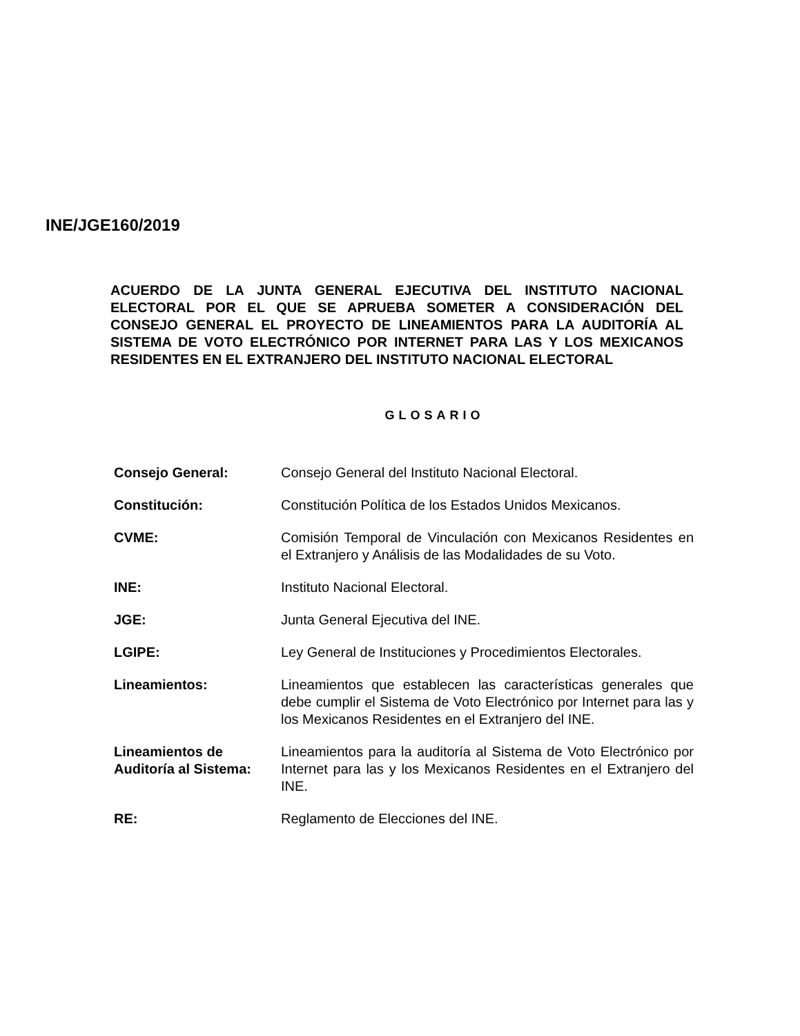INE/JGE160/2019
ACUERDO DE LA JUNTA GENERAL EJECUTIVA DEL INSTITUTO NACIONAL ELECTORAL POR EL QUE SE APRUEBA SOMETER A CONSIDERACIÓN DEL CONSEJO GENERAL EL PROYECTO DE LINEAMIENTOS PARA LA AUDITORÍA AL SISTEMA DE VOTO ELECTRÓNICO POR INTERNET PARA LAS Y LOS MEXICANOS RESIDENTES EN EL EXTRANJERO DEL INSTITUTO NACIONAL ELECTORAL
GLOSARIO
| Consejo General: | Consejo General del Instituto Nacional Electoral. |
| Constitución: | Constitución Política de los Estados Unidos Mexicanos. |
| CVME: | Comisión Temporal de Vinculación con Mexicanos Residentes en el Extranjero y Análisis de las Modalidades de su Voto. |
| INE: | Instituto Nacional Electoral. |
| JGE: | Junta General Ejecutiva del INE. |
| LGIPE: | Ley General de Instituciones y Procedimientos Electorales. |
| Lineamientos: | Lineamientos que establecen las características generales que debe cumplir el Sistema de Voto Electrónico por Internet para las y los Mexicanos Residentes en el Extranjero del INE. |
| Lineamientos de Auditoría al Sistema: | Lineamientos para la auditoría al Sistema de Voto Electrónico por Internet para las y los Mexicanos Residentes en el Extranjero del INE. |
| RE: | Reglamento de Elecciones del INE. |